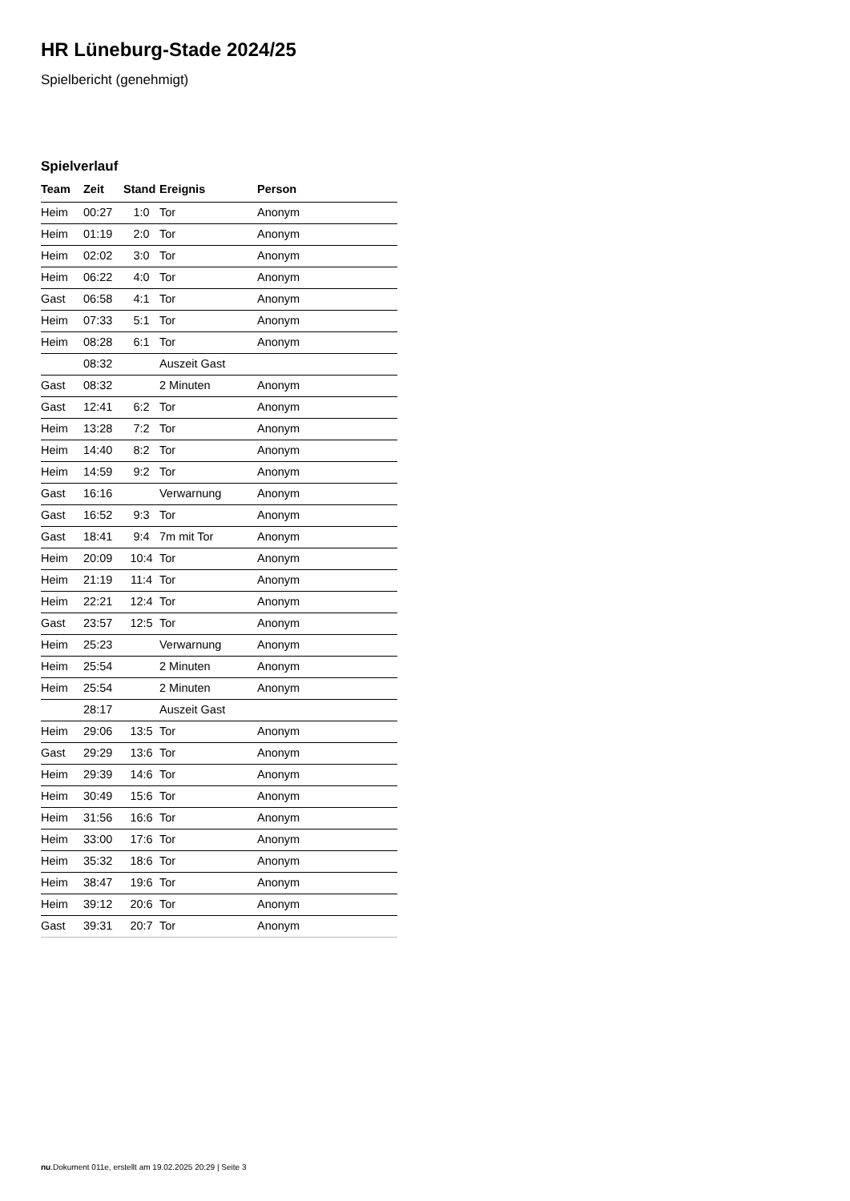HR Lüneburg-Stade 2024/25
Spielbericht (genehmigt)
Spielverlauf
| Team | Zeit | Stand | Ereignis | Person |
| --- | --- | --- | --- | --- |
| Heim | 00:27 | 1:0 | Tor | Anonym |
| Heim | 01:19 | 2:0 | Tor | Anonym |
| Heim | 02:02 | 3:0 | Tor | Anonym |
| Heim | 06:22 | 4:0 | Tor | Anonym |
| Gast | 06:58 | 4:1 | Tor | Anonym |
| Heim | 07:33 | 5:1 | Tor | Anonym |
| Heim | 08:28 | 6:1 | Tor | Anonym |
| | 08:32 | | Auszeit Gast | |
| Gast | 08:32 | | 2 Minuten | Anonym |
| Gast | 12:41 | 6:2 | Tor | Anonym |
| Heim | 13:28 | 7:2 | Tor | Anonym |
| Heim | 14:40 | 8:2 | Tor | Anonym |
| Heim | 14:59 | 9:2 | Tor | Anonym |
| Gast | 16:16 | | Verwarnung | Anonym |
| Gast | 16:52 | 9:3 | Tor | Anonym |
| Gast | 18:41 | 9:4 | 7m mit Tor | Anonym |
| Heim | 20:09 | 10:4 | Tor | Anonym |
| Heim | 21:19 | 11:4 | Tor | Anonym |
| Heim | 22:21 | 12:4 | Tor | Anonym |
| Gast | 23:57 | 12:5 | Tor | Anonym |
| Heim | 25:23 | | Verwarnung | Anonym |
| Heim | 25:54 | | 2 Minuten | Anonym |
| Heim | 25:54 | | 2 Minuten | Anonym |
| | 28:17 | | Auszeit Gast | |
| Heim | 29:06 | 13:5 | Tor | Anonym |
| Gast | 29:29 | 13:6 | Tor | Anonym |
| Heim | 29:39 | 14:6 | Tor | Anonym |
| Heim | 30:49 | 15:6 | Tor | Anonym |
| Heim | 31:56 | 16:6 | Tor | Anonym |
| Heim | 33:00 | 17:6 | Tor | Anonym |
| Heim | 35:32 | 18:6 | Tor | Anonym |
| Heim | 38:47 | 19:6 | Tor | Anonym |
| Heim | 39:12 | 20:6 | Tor | Anonym |
| Gast | 39:31 | 20:7 | Tor | Anonym |
nu.Dokument 011e, erstellt am 19.02.2025 20:29 | Seite 3